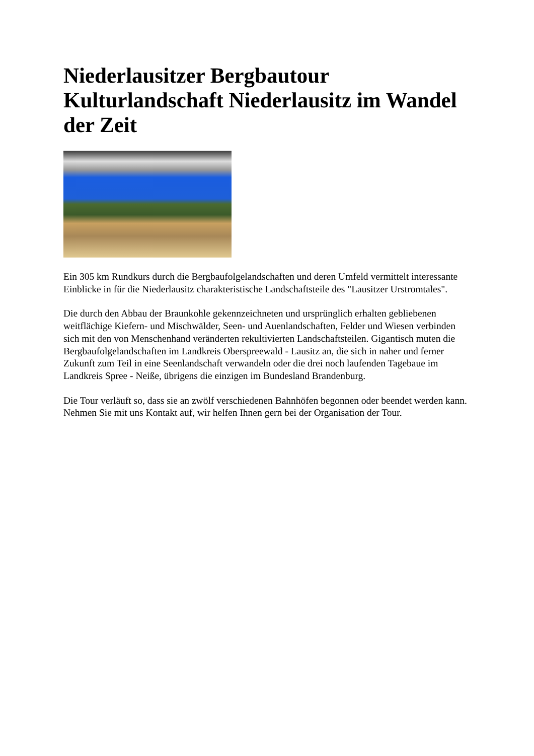Niederlausitzer Bergbautour
Kulturlandschaft Niederlausitz im Wandel der Zeit
Ein 305 km Rundkurs durch die Bergbaufolgelandschaften und deren Umfeld vermittelt interessante Einblicke in für die Niederlausitz charakteristische Landschaftsteile des "Lausitzer Urstromtales".
Die durch den Abbau der Braunkohle gekennzeichneten und ursprünglich erhalten gebliebenen weitflächige Kiefern- und Mischwälder, Seen- und Auenlandschaften, Felder und Wiesen verbinden sich mit den von Menschenhand veränderten rekultivierten Landschaftsteilen. Gigantisch muten die Bergbaufolgelandschaften im Landkreis Oberspreewald - Lausitz an, die sich in naher und ferner Zukunft zum Teil in eine Seenlandschaft verwandeln oder die drei noch laufenden Tagebaue im Landkreis Spree - Neiße, übrigens die einzigen im Bundesland Brandenburg.
Die Tour verläuft so, dass sie an zwölf verschiedenen Bahnhöfen begonnen oder beendet werden kann. Nehmen Sie mit uns Kontakt auf, wir helfen Ihnen gern bei der Organisation der Tour.